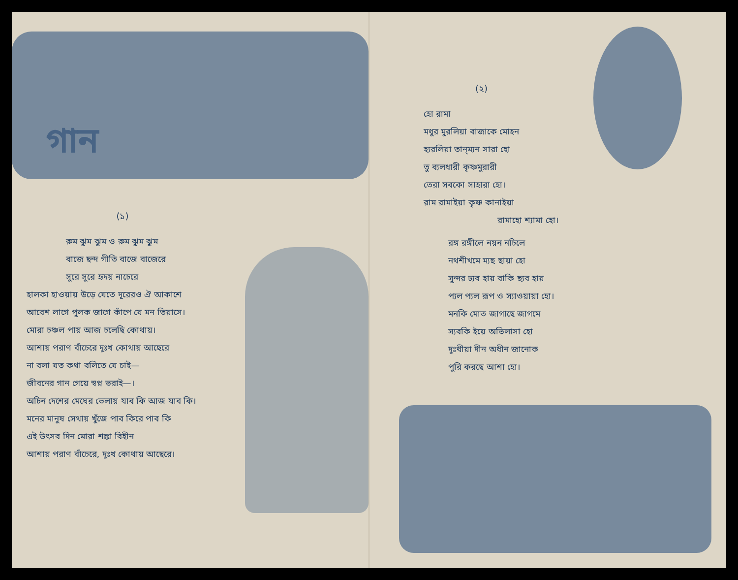গান
(১)
রুম ঝুম ঝুম ও রুম ঝুম ঝুম
বাজে ছন্দ গীতি বাজে বাজেরে
সুরে সুরে হৃদয় নাচেরে
হালকা হাওয়ায় উড়ে যেতে দূরেরও ঐ আকাশে
আবেশ লাগে পুলক জাগে কাঁপে যে মন তিয়াসে।
মোরা চঞ্চল পায় আজ চলেছি কোথায়।
আশায় পরাণ বাঁচেরে দুঃখ কোথায় আছেরে
না বলা যত কথা বলিতে যে চাই—
জীবনের গান গেয়ে স্বপ্ন ভরাই—।
অচিন দেশের মেঘের ভেলায় যাব কি আজ যাব কি।
মনের মানুষ সেথায় খুঁজে পাব কিরে পাব কি
এই উৎসব দিন মোরা শঙ্কা বিহীন
আশায় পরাণ বাঁচেরে, দুঃখ কোথায় আছেরে।
(২)
হো রামা
মধুর মুরলিয়া বাজাকে মোহন
হ্যরলিয়া তান্‌ম্যন সারা হো
তু ব্যলধারী কৃষ্ণমুরারী
তেরা সবকো সাহারা হো।
রাম রামাইয়া কৃষ্ণ কানাইয়া
রামাহো শ্যামা হো।
রঙ্গ রঙ্গীলে নয়ন নচিলে
নথশীখমে ম্যছ ছায়া হো
সুন্দর ঢ্যব হায় বাকি ছ্যব হায়
প্যল প্যল রূপ ও স্যাওয়ায়া হো।
মনকি মোত জাগাছে জাগমে
স্যবকি ইয়ে অভিলাসা হো
দুঃখীয়া দীন অধীন জানোক
পুরি করছে আশা হো।